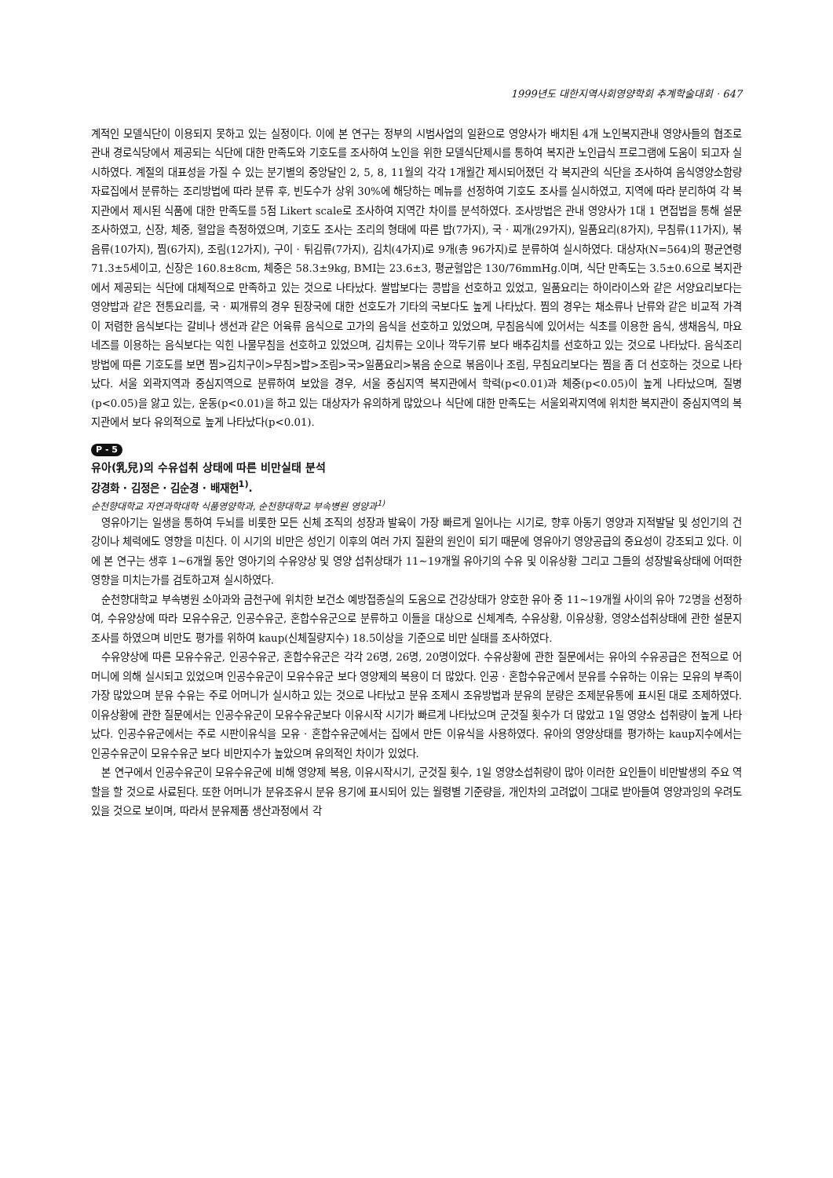1999년도 대한지역사회영양학회 추계학술대회 · 647
계적인 모델식단이 이용되지 못하고 있는 실정이다. 이에 본 연구는 정부의 시범사업의 일환으로 영양사가 배치된 4개 노인복지관내 영양사들의 협조로 관내 경로식당에서 제공되는 식단에 대한 만족도와 기호도를 조사하여 노인을 위한 모델식단제시를 통하여 복지관 노인급식 프로그램에 도움이 되고자 실시하였다. 계절의 대표성을 가질 수 있는 분기별의 중앙달인 2, 5, 8, 11월의 각각 1개월간 제시되어졌던 각 복지관의 식단을 조사하여 음식영양소함량자료집에서 분류하는 조리방법에 따라 분류 후, 빈도수가 상위 30%에 해당하는 메뉴를 선정하여 기호도 조사를 실시하였고, 지역에 따라 분리하여 각 복지관에서 제시된 식품에 대한 만족도를 5점 Likert scale로 조사하여 지역간 차이를 분석하였다. 조사방법은 관내 영양사가 1대 1 면접법을 통해 설문조사하였고, 신장, 체중, 혈압을 측정하였으며, 기호도 조사는 조리의 형태에 따른 밥(7가지), 국 · 찌개(29가지), 일품요리(8가지), 무침류(11가지), 볶음류(10가지), 찜(6가지), 조림(12가지), 구이 · 튀김류(7가지), 김치(4가지)로 9개(총 96가지)로 분류하여 실시하였다. 대상자(N=564)의 평균연령 71.3±5세이고, 신장은 160.8±8cm, 체중은 58.3±9kg, BMI는 23.6±3, 평균혈압은 130/76mmHg.이며, 식단 만족도는 3.5±0.6으로 복지관에서 제공되는 식단에 대체적으로 만족하고 있는 것으로 나타났다. 쌀밥보다는 콩밥을 선호하고 있었고, 일품요리는 하이라이스와 같은 서양요리보다는 영양밥과 같은 전통요리를, 국 · 찌개류의 경우 된장국에 대한 선호도가 기타의 국보다도 높게 나타났다. 찜의 경우는 채소류나 난류와 같은 비교적 가격이 저렴한 음식보다는 갈비나 생선과 같은 어육류 음식으로 고가의 음식을 선호하고 있었으며, 무침음식에 있어서는 식초를 이용한 음식, 생채음식, 마요네즈를 이용하는 음식보다는 익힌 나물무침을 선호하고 있었으며, 김치류는 오이나 깍두기류 보다 배추김치를 선호하고 있는 것으로 나타났다. 음식조리방법에 따른 기호도를 보면 찜>김치구이>무침>밥>조림>국>일품요리>볶음 순으로 볶음이나 조림, 무침요리보다는 찜을 좀 더 선호하는 것으로 나타났다. 서울 외곽지역과 중심지역으로 분류하여 보았을 경우, 서울 중심지역 복지관에서 학력(p<0.01)과 체중(p<0.05)이 높게 나타났으며, 질병(p<0.05)을 앓고 있는, 운동(p<0.01)을 하고 있는 대상자가 유의하게 많았으나 식단에 대한 만족도는 서울외곽지역에 위치한 복지관이 중심지역의 복지관에서 보다 유의적으로 높게 나타났다(p<0.01).
P - 5
유아(乳兒)의 수유섭취 상태에 따른 비만실태 분석
강경화 · 김정은 · 김순경 · 배재헌<sup>1)</sup>.
순천향대학교 자연과학대학 식품영양학과, 순천향대학교 부속병원 영양과<sup>1)</sup>
영유아기는 일생을 통하여 두뇌를 비롯한 모든 신체 조직의 성장과 발육이 가장 빠르게 일어나는 시기로, 향후 아동기 영양과 지적발달 및 성인기의 건강이나 체력에도 영향을 미친다. 이 시기의 비만은 성인기 이후의 여러 가지 질환의 원인이 되기 때문에 영유아기 영양공급의 중요성이 강조되고 있다. 이에 본 연구는 생후 1~6개월 동안 영아기의 수유양상 및 영양 섭취상태가 11~19개월 유아기의 수유 및 이유상황 그리고 그들의 성장발육상태에 어떠한 영향을 미치는가를 검토하고져 실시하였다.
순천향대학교 부속병원 소아과와 금천구에 위치한 보건소 예방접종실의 도움으로 건강상태가 양호한 유아 중 11~19개월 사이의 유아 72명을 선정하여, 수유양상에 따라 모유수유군, 인공수유군, 혼합수유군으로 분류하고 이들을 대상으로 신체계측, 수유상황, 이유상황, 영양소섭취상태에 관한 설문지 조사를 하였으며 비만도 평가를 위하여 kaup(신체질량지수) 18.5이상을 기준으로 비만 실태를 조사하였다.
수유양상에 따른 모유수유군, 인공수유군, 혼합수유군은 각각 26명, 26명, 20명이었다. 수유상황에 관한 질문에서는 유아의 수유공급은 전적으로 어머니에 의해 실시되고 있었으며 인공수유군이 모유수유군 보다 영양제의 복용이 더 많았다. 인공 · 혼합수유군에서 분유를 수유하는 이유는 모유의 부족이 가장 많았으며 분유 수유는 주로 어머니가 실시하고 있는 것으로 나타났고 분유 조제시 조유방법과 분유의 분량은 조제분유통에 표시된 대로 조제하였다. 이유상황에 관한 질문에서는 인공수유군이 모유수유군보다 이유시작 시기가 빠르게 나타났으며 군것질 횟수가 더 많았고 1일 영양소 섭취량이 높게 나타났다. 인공수유군에서는 주로 시판이유식을 모유 · 혼합수유군에서는 집에서 만든 이유식을 사용하였다. 유아의 영양상태를 평가하는 kaup지수에서는 인공수유군이 모유수유군 보다 비만지수가 높았으며 유의적인 차이가 있었다.
본 연구에서 인공수유군이 모유수유군에 비해 영양제 복용, 이유시작시기, 군것질 횟수, 1일 영양소섭취량이 많아 이러한 요인들이 비만발생의 주요 역할을 할 것으로 사료된다. 또한 어머니가 분유조유시 분유 용기에 표시되어 있는 월령별 기준량을, 개인차의 고려없이 그대로 받아들여 영양과잉의 우려도 있을 것으로 보이며, 따라서 분유제품 생산과정에서 각